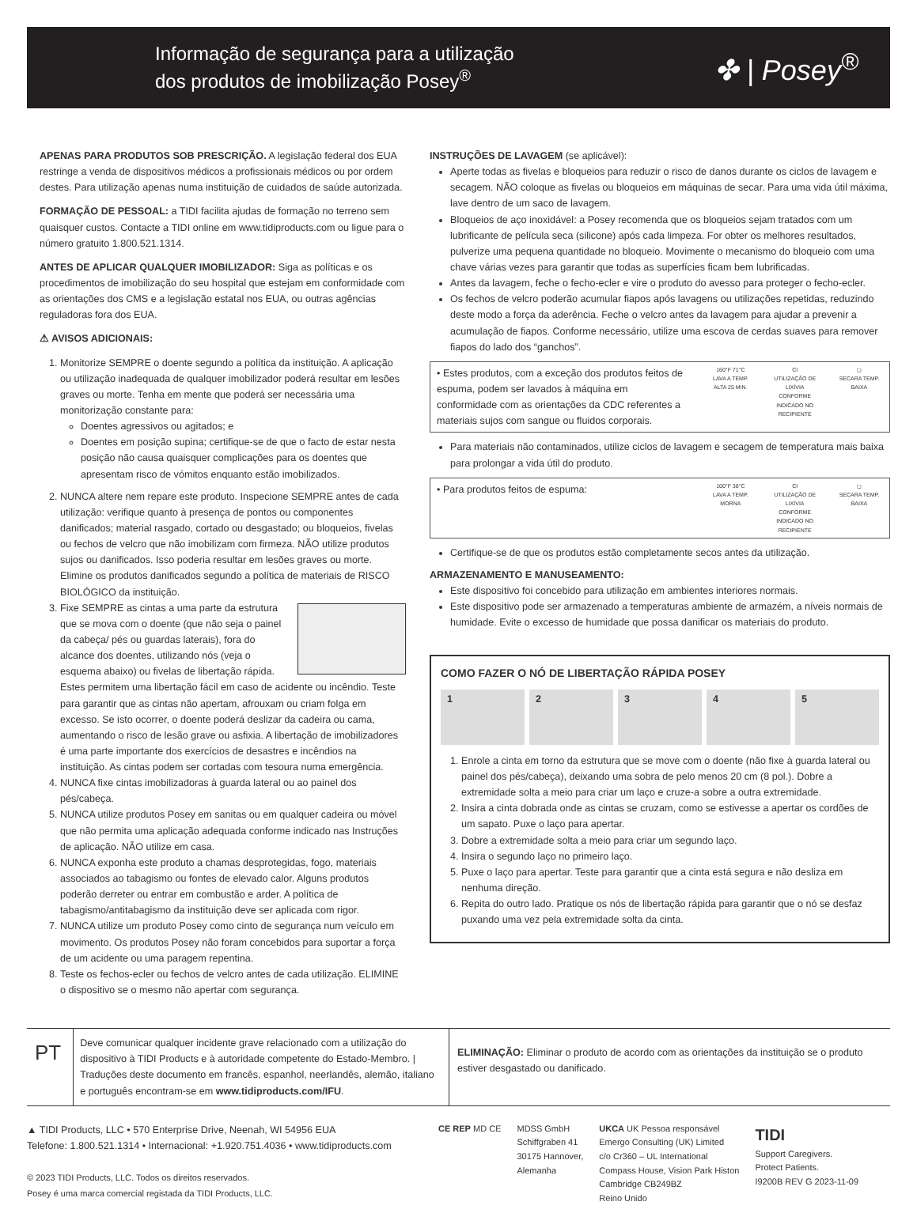Informação de segurança para a utilização
dos produtos de imobilização Posey<sup>®</sup>
✤ | Posey<sup>®</sup>
APENAS PARA PRODUTOS SOB PRESCRIÇÃO. A legislação federal dos EUA restringe a venda de dispositivos médicos a profissionais médicos ou por ordem destes. Para utilização apenas numa instituição de cuidados de saúde autorizada.
FORMAÇÃO DE PESSOAL: a TIDI facilita ajudas de formação no terreno sem quaisquer custos. Contacte a TIDI online em www.tidiproducts.com ou ligue para o número gratuito 1.800.521.1314.
ANTES DE APLICAR QUALQUER IMOBILIZADOR: Siga as políticas e os procedimentos de imobilização do seu hospital que estejam em conformidade com as orientações dos CMS e a legislação estatal nos EUA, ou outras agências reguladoras fora dos EUA.
⚠ AVISOS ADICIONAIS:
1. Monitorize SEMPRE o doente segundo a política da instituição. A aplicação ou utilização inadequada de qualquer imobilizador poderá resultar em lesões graves ou morte. Tenha em mente que poderá ser necessária uma monitorização constante para:
Doentes agressivos ou agitados; e
Doentes em posição supina; certifique-se de que o facto de estar nesta posição não causa quaisquer complicações para os doentes que apresentam risco de vómitos enquanto estão imobilizados.
2. NUNCA altere nem repare este produto. Inspecione SEMPRE antes de cada utilização: verifique quanto à presença de pontos ou componentes danificados; material rasgado, cortado ou desgastado; ou bloqueios, fivelas ou fechos de velcro que não imobilizam com firmeza. NÃO utilize produtos sujos ou danificados. Isso poderia resultar em lesões graves ou morte. Elimine os produtos danificados segundo a política de materiais de RISCO BIOLÓGICO da instituição.
3. Fixe SEMPRE as cintas a uma parte da estrutura que se mova com o doente (que não seja o painel da cabeça/ pés ou guardas laterais), fora do alcance dos doentes, utilizando nós (veja o esquema abaixo) ou fivelas de libertação rápida. Estes permitem uma libertação fácil em caso de acidente ou incêndio. Teste para garantir que as cintas não apertam, afrouxam ou criam folga em excesso. Se isto ocorrer, o doente poderá deslizar da cadeira ou cama, aumentando o risco de lesão grave ou asfixia. A libertação de imobilizadores é uma parte importante dos exercícios de desastres e incêndios na instituição. As cintas podem ser cortadas com tesoura numa emergência.
4. NUNCA fixe cintas imobilizadoras à guarda lateral ou ao painel dos pés/cabeça.
5. NUNCA utilize produtos Posey em sanitas ou em qualquer cadeira ou móvel que não permita uma aplicação adequada conforme indicado nas Instruções de aplicação. NÃO utilize em casa.
6. NUNCA exponha este produto a chamas desprotegidas, fogo, materiais associados ao tabagismo ou fontes de elevado calor. Alguns produtos poderão derreter ou entrar em combustão e arder. A política de tabagismo/antitabagismo da instituição deve ser aplicada com rigor.
7. NUNCA utilize um produto Posey como cinto de segurança num veículo em movimento. Os produtos Posey não foram concebidos para suportar a força de um acidente ou uma paragem repentina.
8. Teste os fechos-ecler ou fechos de velcro antes de cada utilização. ELIMINE o dispositivo se o mesmo não apertar com segurança.
INSTRUÇÕES DE LAVAGEM (se aplicável):
Aperte todas as fivelas e bloqueios para reduzir o risco de danos durante os ciclos de lavagem e secagem. NÃO coloque as fivelas ou bloqueios em máquinas de secar. Para uma vida útil máxima, lave dentro de um saco de lavagem.
Bloqueios de aço inoxidável: a Posey recomenda que os bloqueios sejam tratados com um lubrificante de película seca (silicone) após cada limpeza. For obter os melhores resultados, pulverize uma pequena quantidade no bloqueio. Movimente o mecanismo do bloqueio com uma chave várias vezes para garantir que todas as superfícies ficam bem lubrificadas.
Antes da lavagem, feche o fecho-ecler e vire o produto do avesso para proteger o fecho-ecler.
Os fechos de velcro poderão acumular fiapos após lavagens ou utilizações repetidas, reduzindo deste modo a força da aderência. Feche o velcro antes da lavagem para ajudar a prevenir a acumulação de fiapos. Conforme necessário, utilize uma escova de cerdas suaves para remover fiapos do lado dos “ganchos”.
• Estes produtos, com a exceção dos produtos feitos de espuma, podem ser lavados à máquina em conformidade com as orientações da CDC referentes a materiais sujos com sangue ou fluidos corporais. 160°F 71°C
LAVA A TEMP. ALTA 25 MIN. CI
UTILIZAÇÃO DE LIXÍVIA CONFORME INDICADO NO RECIPIENTE ◻
SECARA TEMP. BAIXA
Para materiais não contaminados, utilize ciclos de lavagem e secagem de temperatura mais baixa para prolongar a vida útil do produto.
• Para produtos feitos de espuma: 100°F 38°C
LAVA A TEMP. MORNA CI
UTILIZAÇÃO DE LIXÍVIA CONFORME INDICADO NO RECIPIENTE ◻
SECARA TEMP. BAIXA
Certifique-se de que os produtos estão completamente secos antes da utilização.
ARMAZENAMENTO E MANUSEAMENTO:
Este dispositivo foi concebido para utilização em ambientes interiores normais.
Este dispositivo pode ser armazenado a temperaturas ambiente de armazém, a níveis normais de humidade. Evite o excesso de humidade que possa danificar os materiais do produto.
COMO FAZER O NÓ DE LIBERTAÇÃO RÁPIDA POSEY
1 2 3 4 5
1. Enrole a cinta em torno da estrutura que se move com o doente (não fixe à guarda lateral ou painel dos pés/cabeça), deixando uma sobra de pelo menos 20 cm (8 pol.). Dobre a extremidade solta a meio para criar um laço e cruze-a sobre a outra extremidade.
2. Insira a cinta dobrada onde as cintas se cruzam, como se estivesse a apertar os cordões de um sapato. Puxe o laço para apertar.
3. Dobre a extremidade solta a meio para criar um segundo laço.
4. Insira o segundo laço no primeiro laço.
5. Puxe o laço para apertar. Teste para garantir que a cinta está segura e não desliza em nenhuma direção.
6. Repita do outro lado. Pratique os nós de libertação rápida para garantir que o nó se desfaz puxando uma vez pela extremidade solta da cinta.
PT
Deve comunicar qualquer incidente grave relacionado com a utilização do dispositivo à TIDI Products e à autoridade competente do Estado-Membro. | Traduções deste documento em francês, espanhol, neerlandês, alemão, italiano e português encontram-se em www.tidiproducts.com/IFU.
ELIMINAÇÃO: Eliminar o produto de acordo com as orientações da instituição se o produto estiver desgastado ou danificado.
▲ TIDI Products, LLC • 570 Enterprise Drive, Neenah, WI 54956 EUA
Telefone: 1.800.521.1314 • Internacional: +1.920.751.4036 • www.tidiproducts.com
© 2023 TIDI Products, LLC. Todos os direitos reservados.
Posey é uma marca comercial registada da TIDI Products, LLC.
CE REP MD CE MDSS GmbH
Schiffgraben 41
30175 Hannover,
Alemanha
UKCA UK Pessoa responsável
Emergo Consulting (UK) Limited
c/o Cr360 – UL International
Compass House, Vision Park Histon
Cambridge CB249BZ
Reino Unido
TIDI
Support Caregivers.
Protect Patients.
I9200B REV G 2023-11-09